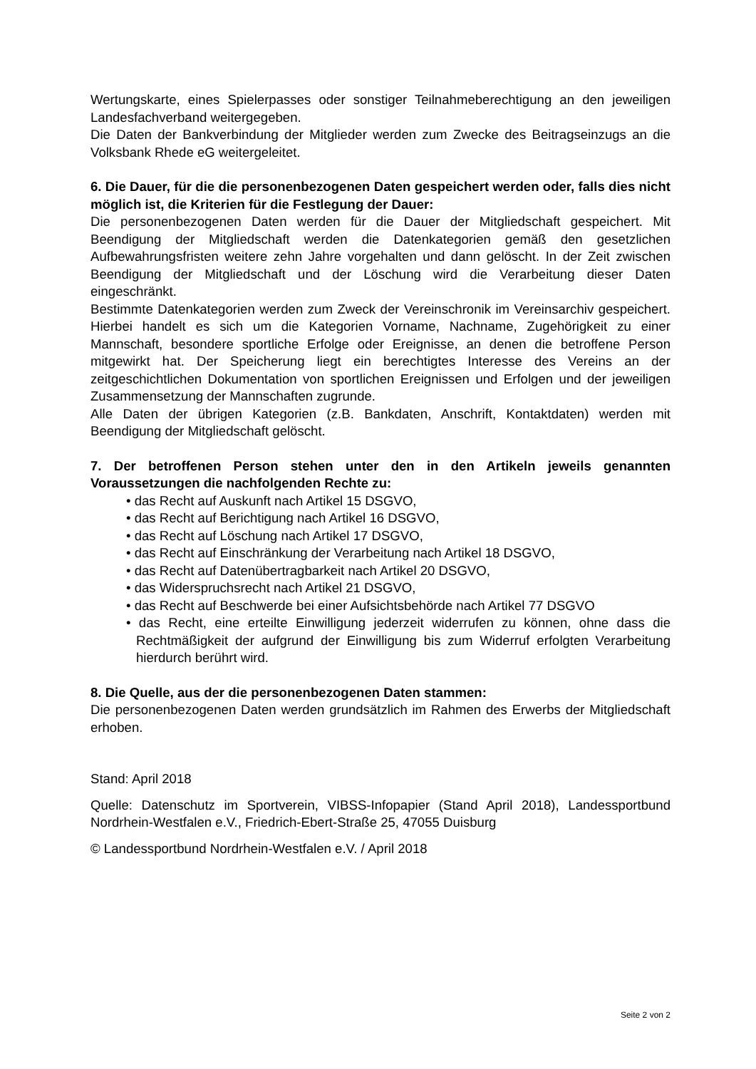Wertungskarte, eines Spielerpasses oder sonstiger Teilnahmeberechtigung an den jeweiligen Landesfachverband weitergegeben.
Die Daten der Bankverbindung der Mitglieder werden zum Zwecke des Beitragseinzugs an die Volksbank Rhede eG weitergeleitet.
6. Die Dauer, für die die personenbezogenen Daten gespeichert werden oder, falls dies nicht möglich ist, die Kriterien für die Festlegung der Dauer:
Die personenbezogenen Daten werden für die Dauer der Mitgliedschaft gespeichert. Mit Beendigung der Mitgliedschaft werden die Datenkategorien gemäß den gesetzlichen Aufbewahrungsfristen weitere zehn Jahre vorgehalten und dann gelöscht. In der Zeit zwischen Beendigung der Mitgliedschaft und der Löschung wird die Verarbeitung dieser Daten eingeschränkt.
Bestimmte Datenkategorien werden zum Zweck der Vereinschronik im Vereinsarchiv gespeichert. Hierbei handelt es sich um die Kategorien Vorname, Nachname, Zugehörigkeit zu einer Mannschaft, besondere sportliche Erfolge oder Ereignisse, an denen die betroffene Person mitgewirkt hat. Der Speicherung liegt ein berechtigtes Interesse des Vereins an der zeitgeschichtlichen Dokumentation von sportlichen Ereignissen und Erfolgen und der jeweiligen Zusammensetzung der Mannschaften zugrunde.
Alle Daten der übrigen Kategorien (z.B. Bankdaten, Anschrift, Kontaktdaten) werden mit Beendigung der Mitgliedschaft gelöscht.
7. Der betroffenen Person stehen unter den in den Artikeln jeweils genannten Voraussetzungen die nachfolgenden Rechte zu:
• das Recht auf Auskunft nach Artikel 15 DSGVO,
• das Recht auf Berichtigung nach Artikel 16 DSGVO,
• das Recht auf Löschung nach Artikel 17 DSGVO,
• das Recht auf Einschränkung der Verarbeitung nach Artikel 18 DSGVO,
• das Recht auf Datenübertragbarkeit nach Artikel 20 DSGVO,
• das Widerspruchsrecht nach Artikel 21 DSGVO,
• das Recht auf Beschwerde bei einer Aufsichtsbehörde nach Artikel 77 DSGVO
• das Recht, eine erteilte Einwilligung jederzeit widerrufen zu können, ohne dass die Rechtmäßigkeit der aufgrund der Einwilligung bis zum Widerruf erfolgten Verarbeitung hierdurch berührt wird.
8. Die Quelle, aus der die personenbezogenen Daten stammen:
Die personenbezogenen Daten werden grundsätzlich im Rahmen des Erwerbs der Mitgliedschaft erhoben.
Stand: April 2018
Quelle: Datenschutz im Sportverein, VIBSS-Infopapier (Stand April 2018), Landessportbund Nordrhein-Westfalen e.V., Friedrich-Ebert-Straße 25, 47055 Duisburg
© Landessportbund Nordrhein-Westfalen e.V. / April 2018
Seite 2 von 2